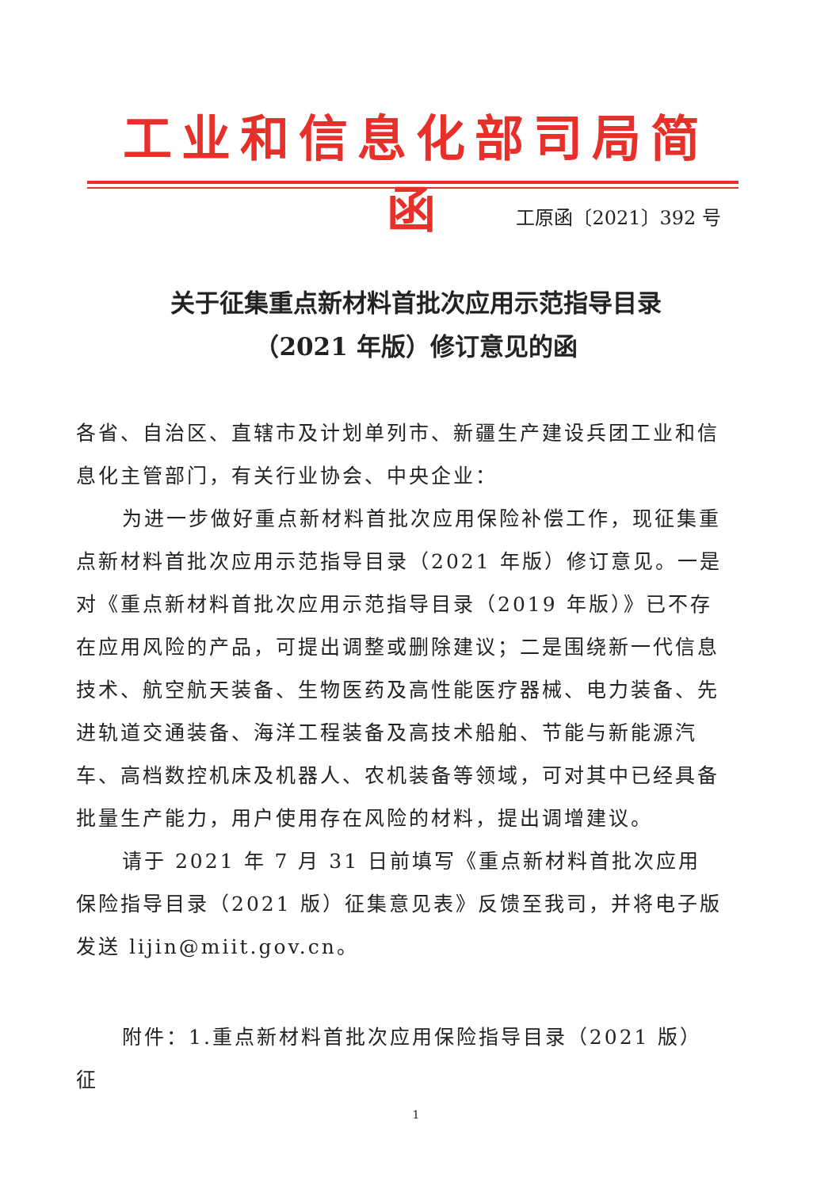工业和信息化部司局简函
工原函〔2021〕392 号
关于征集重点新材料首批次应用示范指导目录
（2021 年版）修订意见的函
各省、自治区、直辖市及计划单列市、新疆生产建设兵团工业和信息化主管部门，有关行业协会、中央企业：
为进一步做好重点新材料首批次应用保险补偿工作，现征集重点新材料首批次应用示范指导目录（2021 年版）修订意见。一是对《重点新材料首批次应用示范指导目录（2019 年版）》已不存在应用风险的产品，可提出调整或删除建议；二是围绕新一代信息技术、航空航天装备、生物医药及高性能医疗器械、电力装备、先进轨道交通装备、海洋工程装备及高技术船舶、节能与新能源汽车、高档数控机床及机器人、农机装备等领域，可对其中已经具备批量生产能力，用户使用存在风险的材料，提出调增建议。
请于 2021 年 7 月 31 日前填写《重点新材料首批次应用保险指导目录（2021 版）征集意见表》反馈至我司，并将电子版发送 lijin@miit.gov.cn。
附件：1.重点新材料首批次应用保险指导目录（2021 版）征
1